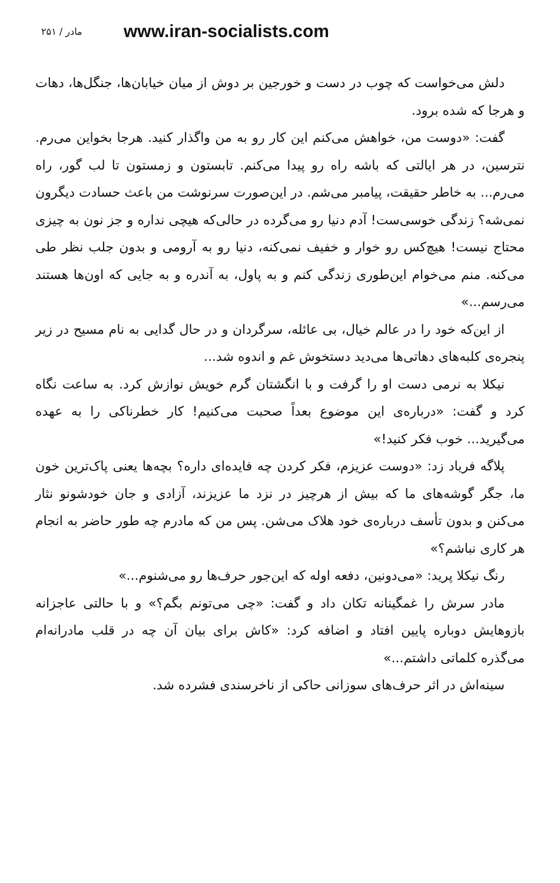۲۵۱ / مادر www.iran-socialists.com
دلش می‌خواست که چوب در دست و خورجین بر دوش از میان خیابان‌ها، جنگل‌ها، دهات و هرجا که شده برود.
گفت: «دوست من، خواهش می‌کنم این کار رو به من واگذار کنید. هرجا بخواین می‌رم. نترسین، در هر ایالتی که باشه راه رو پیدا می‌کنم. تابستون و زمستون تا لب گور، راه می‌رم... به خاطر حقیقت، پیامبر می‌شم. در این‌صورت سرنوشت من باعث حسادت دیگرون نمی‌شه؟ زندگی خوسی‌ست! آدم دنیا رو می‌گرده در حالی‌که هیچی نداره و جز نون به چیزی محتاج نیست! هیچ‌کس رو خوار و خفیف نمی‌کنه، دنیا رو به آرومی و بدون جلب نظر طی می‌کنه. منم می‌خوام این‌طوری زندگی کنم و به پاول، به آندره و به جایی که اون‌ها هستند می‌رسم...»
از این‌که خود را در عالم خیال، بی عائله، سرگردان و در حال گدایی به نام مسیح در زیر پنجره‌ی کلبه‌های دهاتی‌ها می‌دید دستخوش غم و اندوه شد...
نیکلا به نرمی دست او را گرفت و با انگشتان گرم خویش نوازش کرد. به ساعت نگاه کرد و گفت: «درباره‌ی این موضوع بعداً صحبت می‌کنیم! کار خطرناکی را به عهده می‌گیرید... خوب فکر کنید!»
پلاگه فریاد زد: «دوست عزیزم، فکر کردن چه فایده‌ای داره؟ بچه‌ها یعنی پاک‌ترین خون ما، جگر گوشه‌های ما که بیش از هرچیز در نزد ما عزیزند، آزادی و جان خودشونو نثار می‌کنن و بدون تأسف درباره‌ی خود هلاک می‌شن. پس من که مادرم چه طور حاضر به انجام هر کاری نباشم؟»
رنگ نیکلا پرید: «می‌دونین، دفعه اوله که این‌جور حرف‌ها رو می‌شنوم...»
مادر سرش را غمگینانه تکان داد و گفت: «چی می‌تونم بگم؟» و با حالتی عاجزانه بازوهایش دوباره پایین افتاد و اضافه کرد: «کاش برای بیان آن چه در قلب مادرانه‌ام می‌گذره کلماتی داشتم...»
سینه‌اش در اثر حرف‌های سوزانی حاکی از ناخرسندی فشرده شد.